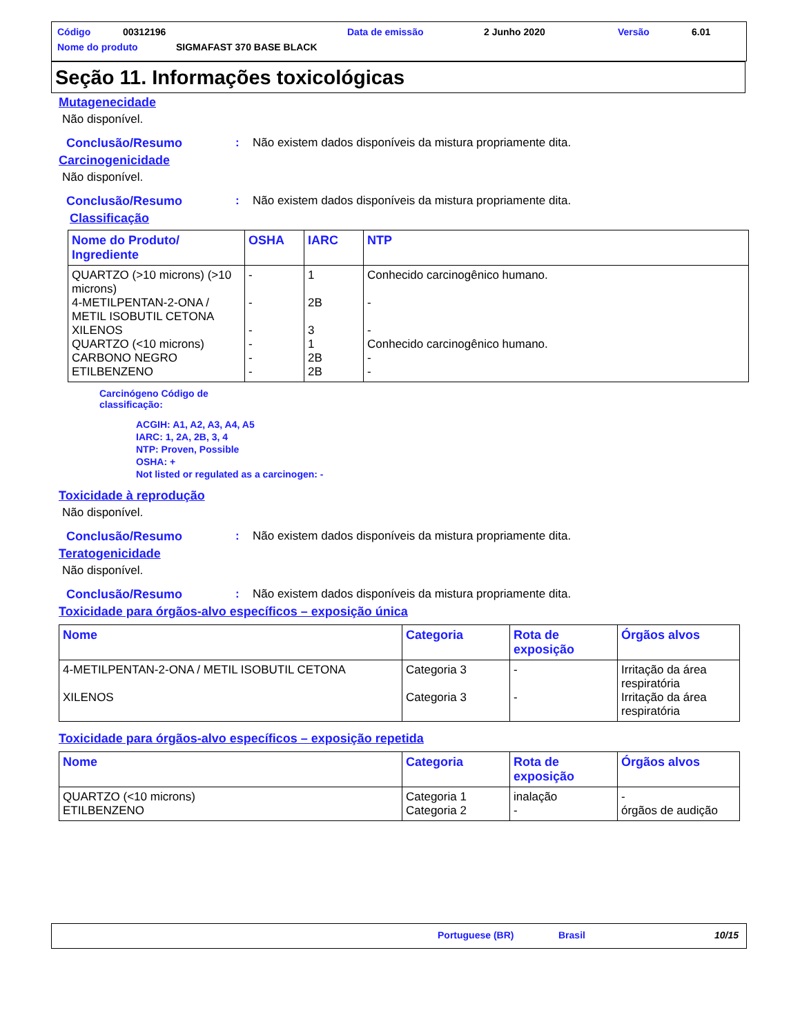Código 00312196 Data de emissão 2 Junho 2020 Versão 6.01
Nome do produto SIGMAFAST 370 BASE BLACK
Seção 11. Informações toxicológicas
Mutagenecidade
Não disponível.
Conclusão/Resumo: Não existem dados disponíveis da mistura propriamente dita.
Carcinogenicidade
Não disponível.
Conclusão/Resumo: Não existem dados disponíveis da mistura propriamente dita.
Classificação
| Nome do Produto/ Ingrediente | OSHA | IARC | NTP |
| --- | --- | --- | --- |
| QUARTZO (>10 microns) (>10 microns) 4-METILPENTAN-2-ONA / METIL ISOBUTIL CETONA XILENOS QUARTZO (<10 microns) CARBONO NEGRO ETILBENZENO | - - - - - - | 1 2B 3 1 2B 2B | Conhecido carcinogênico humano. - - Conhecido carcinogênico humano. - - |
Carcinógeno Código de
classificação:
ACGIH: A1, A2, A3, A4, A5
IARC: 1, 2A, 2B, 3, 4
NTP: Proven, Possible
OSHA: +
Not listed or regulated as a carcinogen: -
Toxicidade à reprodução
Não disponível.
Conclusão/Resumo: Não existem dados disponíveis da mistura propriamente dita.
Teratogenicidade
Não disponível.
Conclusão/Resumo: Não existem dados disponíveis da mistura propriamente dita.
Toxicidade para órgãos-alvo específicos – exposição única
| Nome | Categoria | Rota de exposição | Órgãos alvos |
| --- | --- | --- | --- |
| 4-METILPENTAN-2-ONA / METIL ISOBUTIL CETONA XILENOS | Categoria 3 Categoria 3 | - - | Irritação da área respiratória Irritação da área respiratória |
Toxicidade para órgãos-alvo específicos – exposição repetida
| Nome | Categoria | Rota de exposição | Órgãos alvos |
| --- | --- | --- | --- |
| QUARTZO (<10 microns) ETILBENZENO | Categoria 1 Categoria 2 | inalação - | - órgãos de audição |
Portuguese (BR) Brasil 10/15